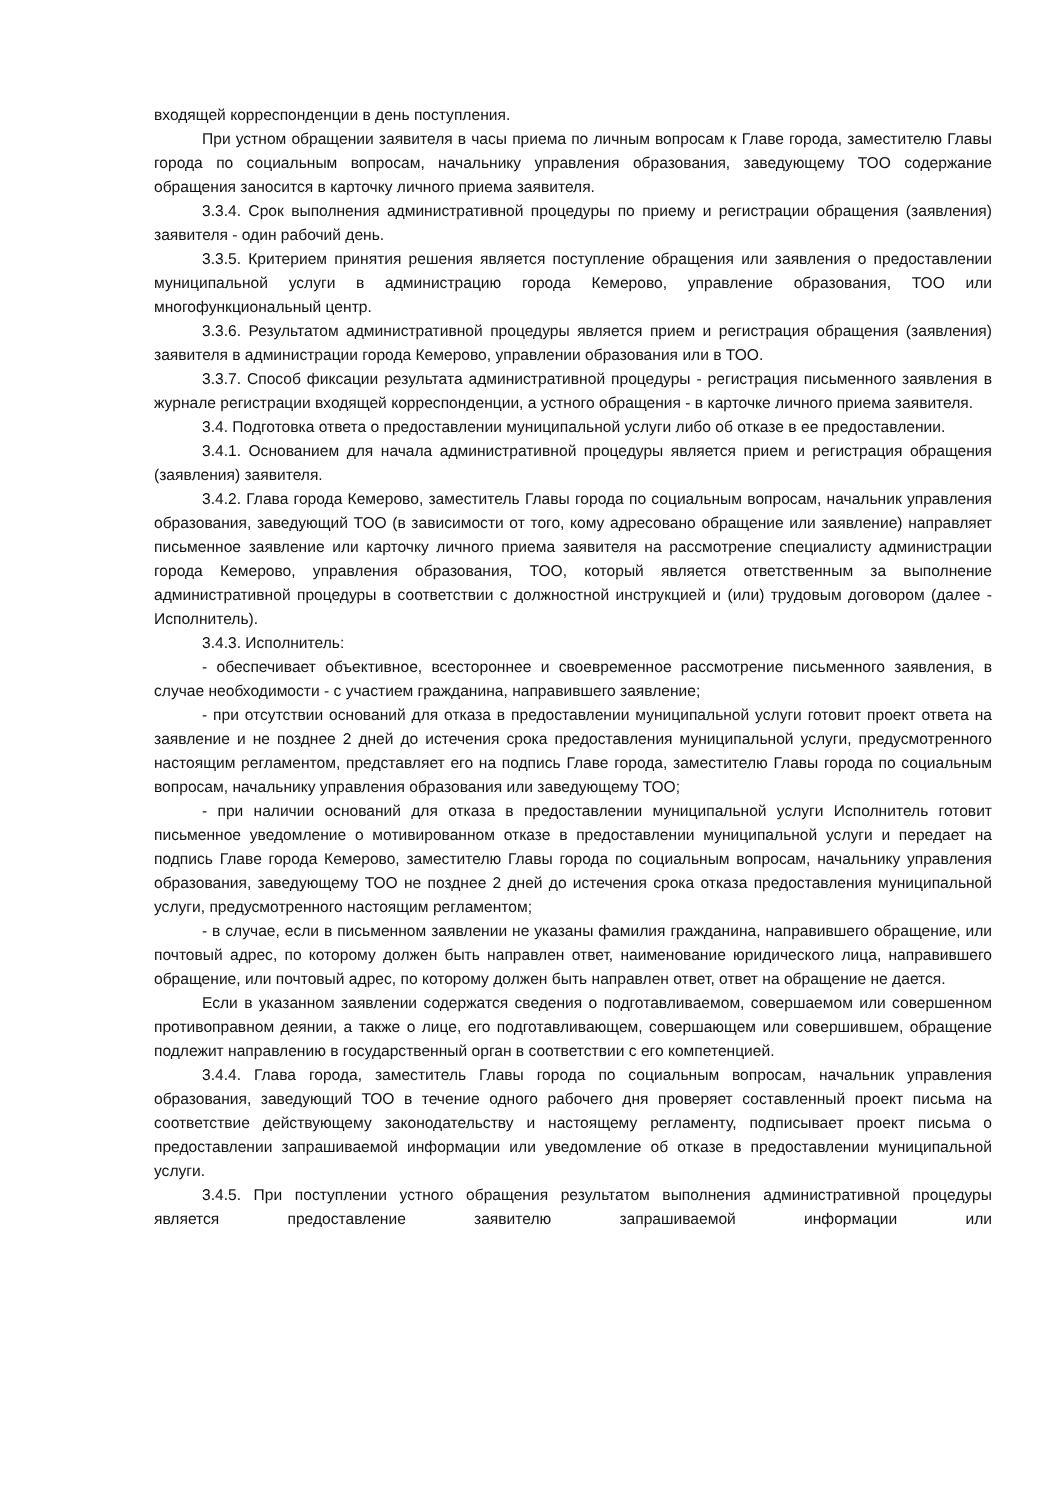входящей корреспонденции в день поступления.
При устном обращении заявителя в часы приема по личным вопросам к Главе города, заместителю Главы города по социальным вопросам, начальнику управления образования, заведующему ТОО содержание обращения заносится в карточку личного приема заявителя.
3.3.4. Срок выполнения административной процедуры по приему и регистрации обращения (заявления) заявителя - один рабочий день.
3.3.5. Критерием принятия решения является поступление обращения или заявления о предоставлении муниципальной услуги в администрацию города Кемерово, управление образования, ТОО или многофункциональный центр.
3.3.6. Результатом административной процедуры является прием и регистрация обращения (заявления) заявителя в администрации города Кемерово, управлении образования или в ТОО.
3.3.7. Способ фиксации результата административной процедуры - регистрация письменного заявления в журнале регистрации входящей корреспонденции, а устного обращения - в карточке личного приема заявителя.
3.4. Подготовка ответа о предоставлении муниципальной услуги либо об отказе в ее предоставлении.
3.4.1. Основанием для начала административной процедуры является прием и регистрация обращения (заявления) заявителя.
3.4.2. Глава города Кемерово, заместитель Главы города по социальным вопросам, начальник управления образования, заведующий ТОО (в зависимости от того, кому адресовано обращение или заявление) направляет письменное заявление или карточку личного приема заявителя на рассмотрение специалисту администрации города Кемерово, управления образования, ТОО, который является ответственным за выполнение административной процедуры в соответствии с должностной инструкцией и (или) трудовым договором (далее - Исполнитель).
3.4.3. Исполнитель:
- обеспечивает объективное, всестороннее и своевременное рассмотрение письменного заявления, в случае необходимости - с участием гражданина, направившего заявление;
- при отсутствии оснований для отказа в предоставлении муниципальной услуги готовит проект ответа на заявление и не позднее 2 дней до истечения срока предоставления муниципальной услуги, предусмотренного настоящим регламентом, представляет его на подпись Главе города, заместителю Главы города по социальным вопросам, начальнику управления образования или заведующему ТОО;
- при наличии оснований для отказа в предоставлении муниципальной услуги Исполнитель готовит письменное уведомление о мотивированном отказе в предоставлении муниципальной услуги и передает на подпись Главе города Кемерово, заместителю Главы города по социальным вопросам, начальнику управления образования, заведующему ТОО не позднее 2 дней до истечения срока отказа предоставления муниципальной услуги, предусмотренного настоящим регламентом;
- в случае, если в письменном заявлении не указаны фамилия гражданина, направившего обращение, или почтовый адрес, по которому должен быть направлен ответ, наименование юридического лица, направившего обращение, или почтовый адрес, по которому должен быть направлен ответ, ответ на обращение не дается.
Если в указанном заявлении содержатся сведения о подготавливаемом, совершаемом или совершенном противоправном деянии, а также о лице, его подготавливающем, совершающем или совершившем, обращение подлежит направлению в государственный орган в соответствии с его компетенцией.
3.4.4. Глава города, заместитель Главы города по социальным вопросам, начальник управления образования, заведующий ТОО в течение одного рабочего дня проверяет составленный проект письма на соответствие действующему законодательству и настоящему регламенту, подписывает проект письма о предоставлении запрашиваемой информации или уведомление об отказе в предоставлении муниципальной услуги.
3.4.5. При поступлении устного обращения результатом выполнения административной процедуры является предоставление заявителю запрашиваемой информации или